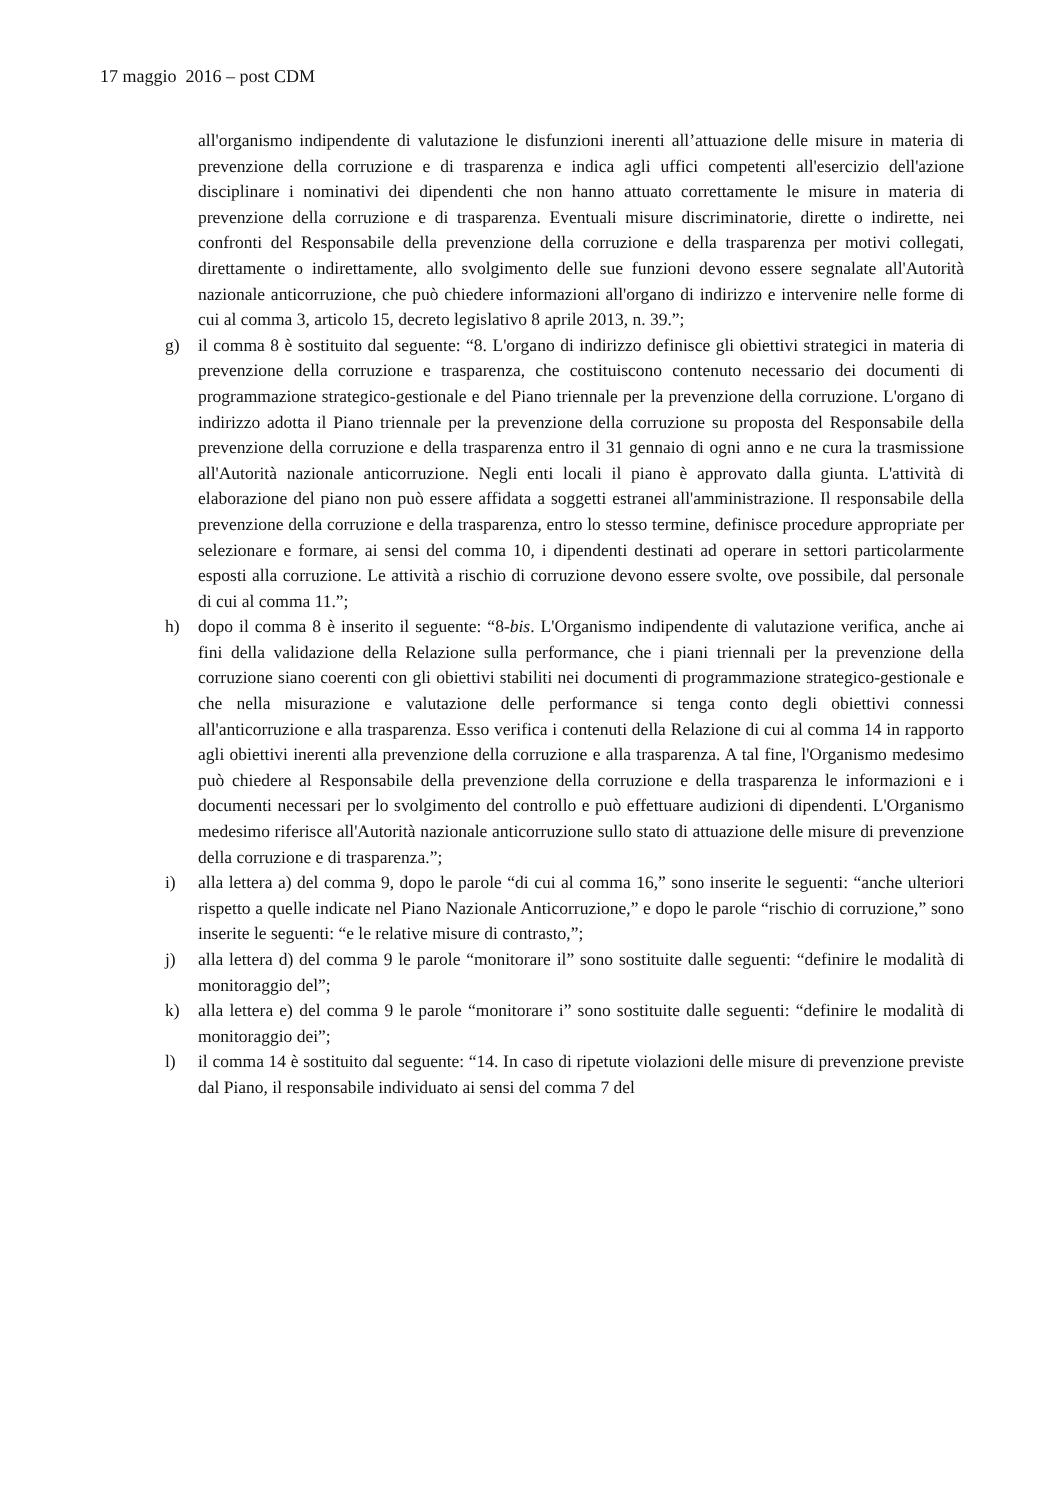17 maggio 2016 – post CDM
all'organismo indipendente di valutazione le disfunzioni inerenti all’attuazione delle misure in materia di prevenzione della corruzione e di trasparenza e indica agli uffici competenti all'esercizio dell'azione disciplinare i nominativi dei dipendenti che non hanno attuato correttamente le misure in materia di prevenzione della corruzione e di trasparenza. Eventuali misure discriminatorie, dirette o indirette, nei confronti del Responsabile della prevenzione della corruzione e della trasparenza per motivi collegati, direttamente o indirettamente, allo svolgimento delle sue funzioni devono essere segnalate all'Autorità nazionale anticorruzione, che può chiedere informazioni all'organo di indirizzo e intervenire nelle forme di cui al comma 3, articolo 15, decreto legislativo 8 aprile 2013, n. 39.”;
g) il comma 8 è sostituito dal seguente: “8. L'organo di indirizzo definisce gli obiettivi strategici in materia di prevenzione della corruzione e trasparenza, che costituiscono contenuto necessario dei documenti di programmazione strategico-gestionale e del Piano triennale per la prevenzione della corruzione. L'organo di indirizzo adotta il Piano triennale per la prevenzione della corruzione su proposta del Responsabile della prevenzione della corruzione e della trasparenza entro il 31 gennaio di ogni anno e ne cura la trasmissione all'Autorità nazionale anticorruzione. Negli enti locali il piano è approvato dalla giunta. L'attività di elaborazione del piano non può essere affidata a soggetti estranei all'amministrazione. Il responsabile della prevenzione della corruzione e della trasparenza, entro lo stesso termine, definisce procedure appropriate per selezionare e formare, ai sensi del comma 10, i dipendenti destinati ad operare in settori particolarmente esposti alla corruzione. Le attività a rischio di corruzione devono essere svolte, ove possibile, dal personale di cui al comma 11.”;
h) dopo il comma 8 è inserito il seguente: “8-bis. L'Organismo indipendente di valutazione verifica, anche ai fini della validazione della Relazione sulla performance, che i piani triennali per la prevenzione della corruzione siano coerenti con gli obiettivi stabiliti nei documenti di programmazione strategico-gestionale e che nella misurazione e valutazione delle performance si tenga conto degli obiettivi connessi all'anticorruzione e alla trasparenza. Esso verifica i contenuti della Relazione di cui al comma 14 in rapporto agli obiettivi inerenti alla prevenzione della corruzione e alla trasparenza. A tal fine, l'Organismo medesimo può chiedere al Responsabile della prevenzione della corruzione e della trasparenza le informazioni e i documenti necessari per lo svolgimento del controllo e può effettuare audizioni di dipendenti. L'Organismo medesimo riferisce all'Autorità nazionale anticorruzione sullo stato di attuazione delle misure di prevenzione della corruzione e di trasparenza.”;
i) alla lettera a) del comma 9, dopo le parole “di cui al comma 16,” sono inserite le seguenti: “anche ulteriori rispetto a quelle indicate nel Piano Nazionale Anticorruzione,” e dopo le parole “rischio di corruzione,” sono inserite le seguenti: “e le relative misure di contrasto,”;
j) alla lettera d) del comma 9 le parole “monitorare il” sono sostituite dalle seguenti: “definire le modalità di monitoraggio del”;
k) alla lettera e) del comma 9 le parole “monitorare i” sono sostituite dalle seguenti: “definire le modalità di monitoraggio dei”;
l) il comma 14 è sostituito dal seguente: “14. In caso di ripetute violazioni delle misure di prevenzione previste dal Piano, il responsabile individuato ai sensi del comma 7 del